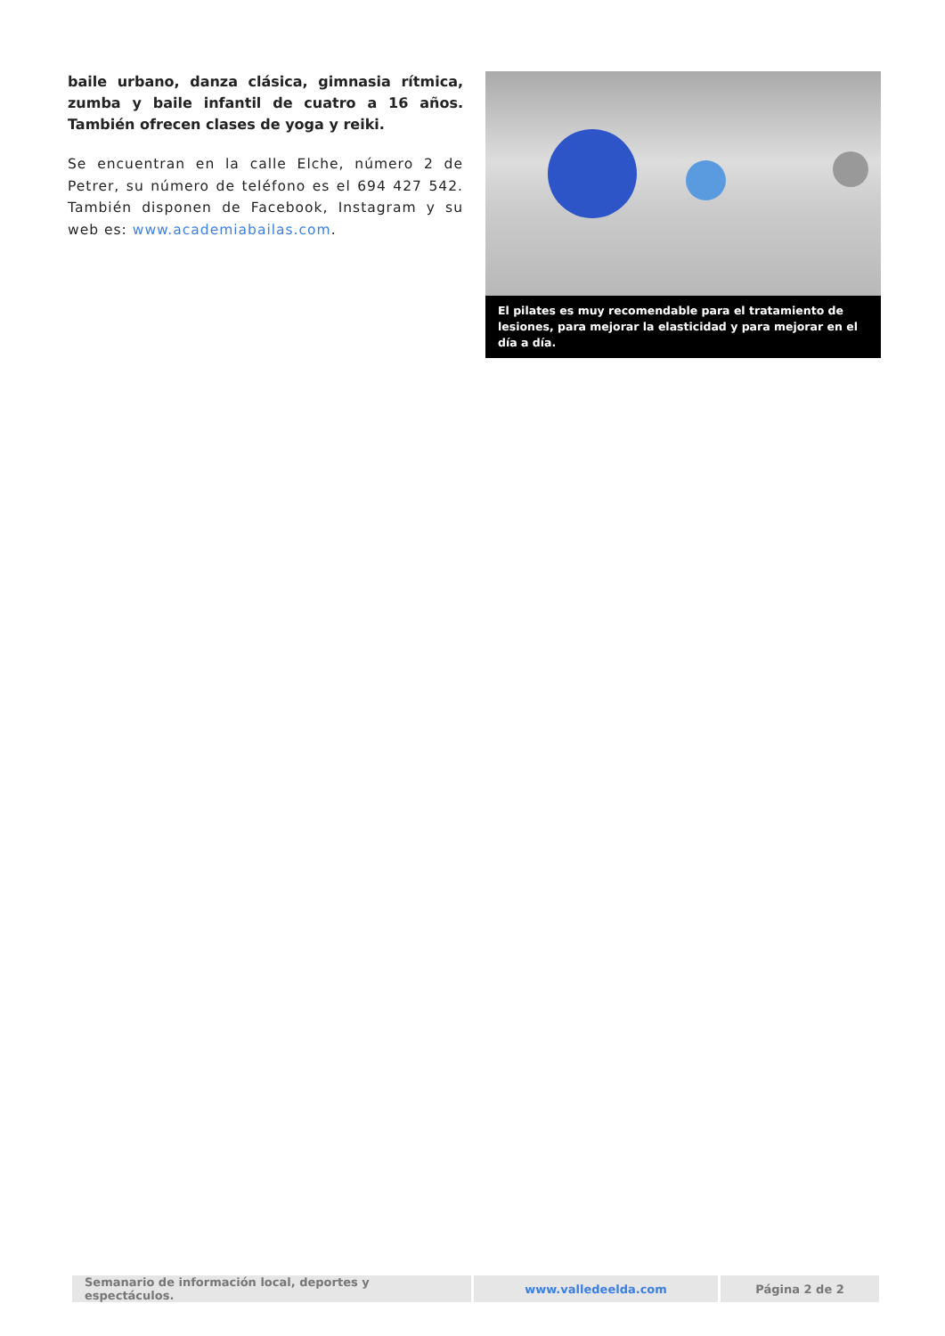baile urbano, danza clásica, gimnasia rítmica, zumba y baile infantil de cuatro a 16 años. También ofrecen clases de yoga y reiki.
Se encuentran en la calle Elche, número 2 de Petrer, su número de teléfono es el 694 427 542. También disponen de Facebook, Instagram y su web es: www.academiabailas.com.
El pilates es muy recomendable para el tratamiento de lesiones, para mejorar la elasticidad y para mejorar en el día a día.
| Semanario de información local, deportes y espectáculos. | www.valledeelda.com | Página 2 de 2 |